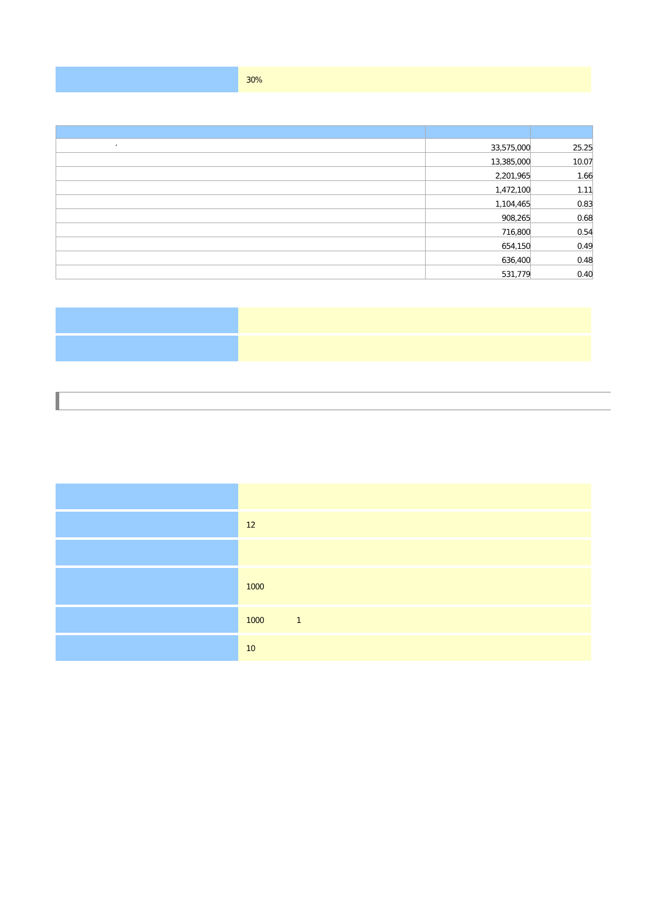| | 30% |
| ′ | 33,575,000 | 25.25 |
| | 13,385,000 | 10.07 |
| | 2,201,965 | 1.66 |
| | 1,472,100 | 1.11 |
| | 1,104,465 | 0.83 |
| | 908,265 | 0.68 |
| | 716,800 | 0.54 |
| | 654,150 | 0.49 |
| | 636,400 | 0.48 |
| | 531,779 | 0.40 |
| | 12 |
| | 1000 |
| | 1000 1 |
| | 10 |